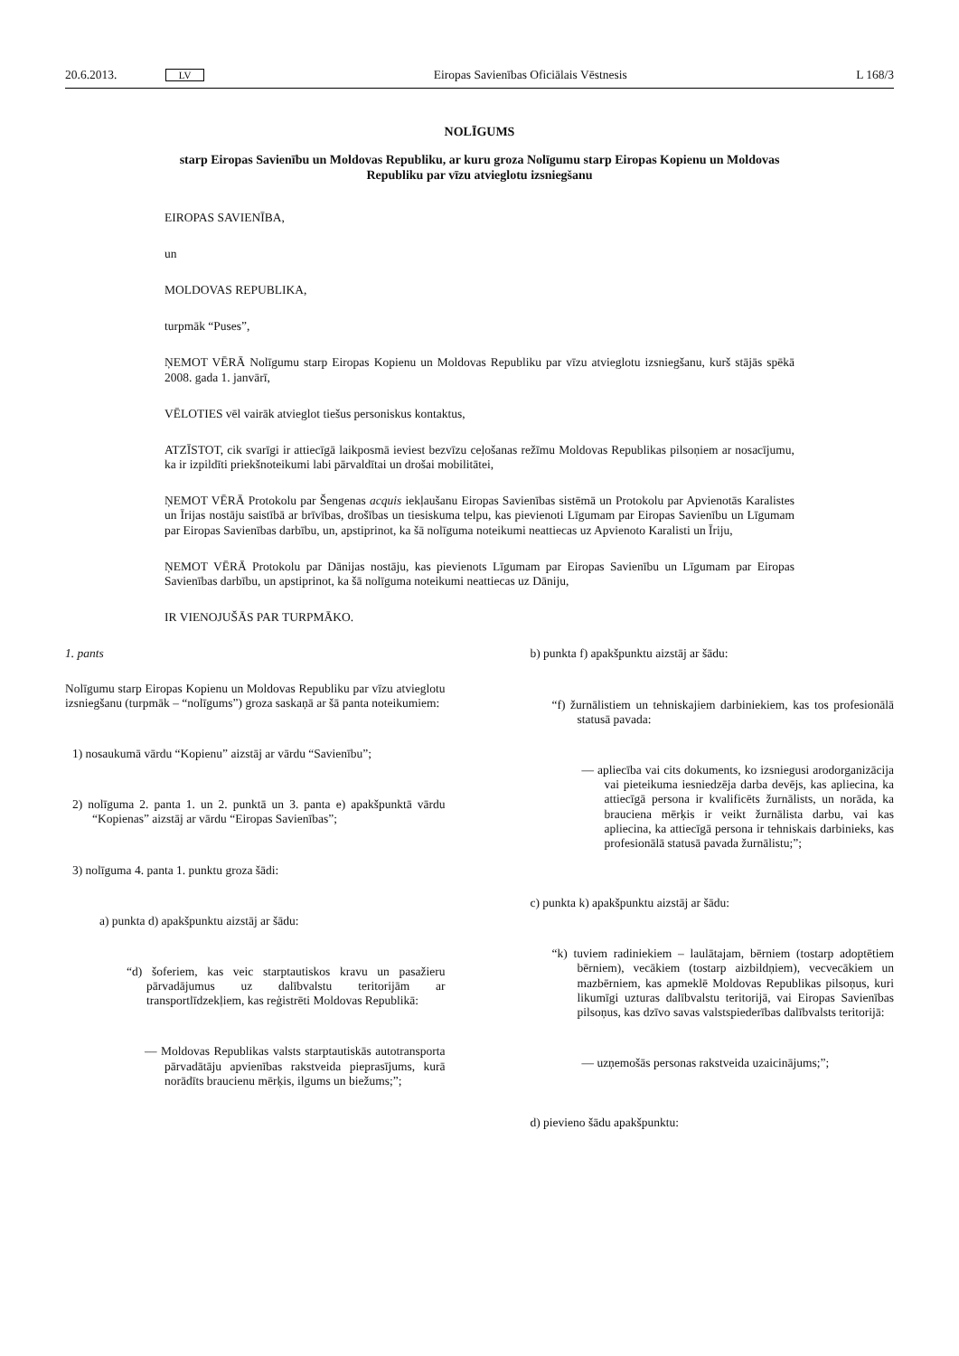20.6.2013. LV Eiropas Savienības Oficiālais Vēstnesis L 168/3
NOLĪGUMS
starp Eiropas Savienību un Moldovas Republiku, ar kuru groza Nolīgumu starp Eiropas Kopienu un Moldovas Republiku par vīzu atvieglotu izsniegšanu
EIROPAS SAVIENĪBA,
un
MOLDOVAS REPUBLIKA,
turpmāk “Puses”,
ŅEMOT VĒRĀ Nolīgumu starp Eiropas Kopienu un Moldovas Republiku par vīzu atvieglotu izsniegšanu, kurš stājās spēkā 2008. gada 1. janvārī,
VĒLOTIES vēl vairāk atvieglot tiešus personiskus kontaktus,
ATZĪSTOT, cik svarīgi ir attiecīgā laikposmā ieviest bezvīzu ceļošanas režīmu Moldovas Republikas pilsoņiem ar nosacījumu, ka ir izpildīti priekšnoteikumi labi pārvaldītai un drošai mobilitātei,
ŅEMOT VĒRĀ Protokolu par Šengenas acquis iekļaušanu Eiropas Savienības sistēmā un Protokolu par Apvienotās Karalistes un Īrijas nostāju saistībā ar brīvības, drošības un tiesiskuma telpu, kas pievienoti Līgumam par Eiropas Savienību un Līgumam par Eiropas Savienības darbību, un, apstiprinot, ka šā nolīguma noteikumi neattiecas uz Apvienoto Karalisti un Īriju,
ŅEMOT VĒRĀ Protokolu par Dānijas nostāju, kas pievienots Līgumam par Eiropas Savienību un Līgumam par Eiropas Savienības darbību, un apstiprinot, ka šā nolīguma noteikumi neattiecas uz Dāniju,
IR VIENOJUŠĀS PAR TURPMĀKO.
1. pants
Nolīgumu starp Eiropas Kopienu un Moldovas Republiku par vīzu atvieglotu izsniegšanu (turpmāk – “nolīgums”) groza saskaņā ar šā panta noteikumiem:
1) nosaukumā vārdu “Kopienu” aizstāj ar vārdu “Savienību”;
2) nolīguma 2. panta 1. un 2. punktā un 3. panta e) apakšpunktā vārdu “Kopienas” aizstāj ar vārdu “Eiropas Savienības”;
3) nolīguma 4. panta 1. punktu groza šādi:
a) punkta d) apakšpunktu aizstāj ar šādu:
“d) šoferiem, kas veic starptautiskos kravu un pasažieru pārvadājumus uz dalībvalstu teritorijām ar transportlīdzekļiem, kas reģistrēti Moldovas Republikā:
— Moldovas Republikas valsts starptautiskās autotransporta pārvadātāju apvienības rakstveida pieprasījums, kurā norādīts braucienu mērķis, ilgums un biežums;”;
b) punkta f) apakšpunktu aizstāj ar šādu:
“f) žurnālistiem un tehniskajiem darbiniekiem, kas tos profesionālā statusā pavada:
— apliecība vai cits dokuments, ko izsniegusi arodorganizācija vai pieteikuma iesniedzēja darba devējs, kas apliecina, ka attiecīgā persona ir kvalificēts žurnālists, un norāda, ka brauciena mērķis ir veikt žurnālista darbu, vai kas apliecina, ka attiecīgā persona ir tehniskais darbinieks, kas profesionālā statusā pavada žurnālistu;”;
c) punkta k) apakšpunktu aizstāj ar šādu:
“k) tuviem radiniekiem – laulātajam, bērniem (tostarp adoptētiem bērniem), vecākiem (tostarp aizbildņiem), vecvecākiem un mazbērniem, kas apmeklē Moldovas Republikas pilsoņus, kuri likumīgi uzturas dalībvalstu teritorijā, vai Eiropas Savienības pilsoņus, kas dzīvo savas valstspiederības dalībvalsts teritorijā:
— uzņemošās personas rakstveida uzaicinājums;”;
d) pievieno šādu apakšpunktu: